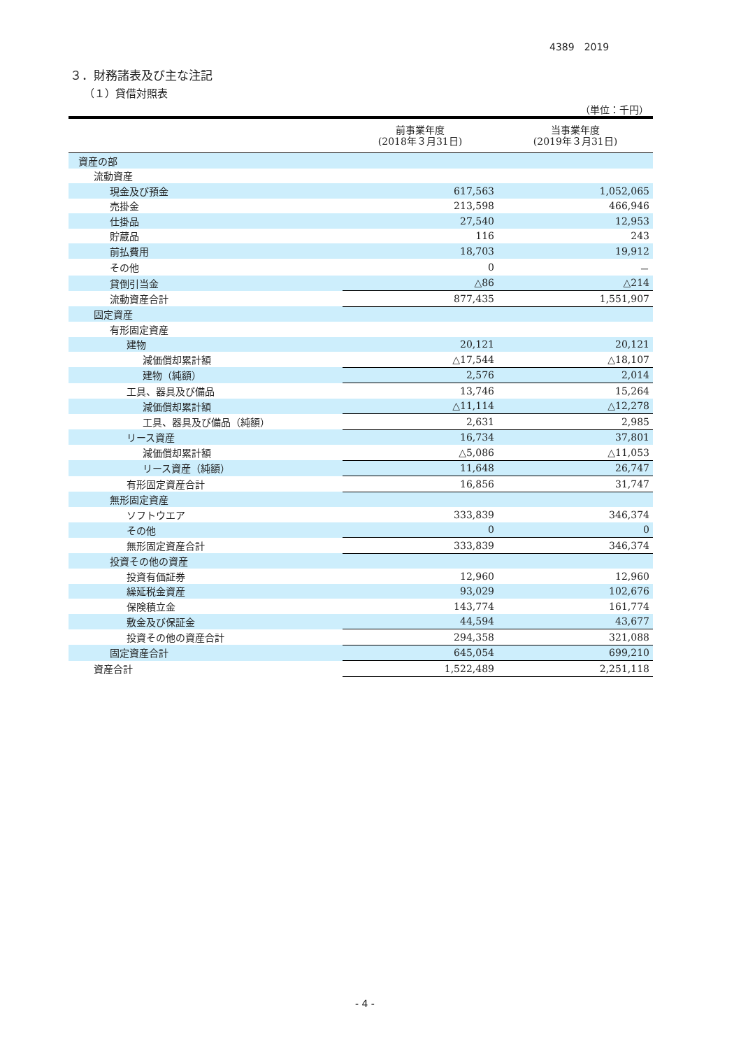4389　2019
３．財務諸表及び主な注記
（１）貸借対照表
（単位：千円）
| | 前事業年度 (2018年３月31日) | 当事業年度 (2019年３月31日) |
| --- | --- | --- |
| 資産の部 | | |
| 流動資産 | | |
| 現金及び預金 | 617,563 | 1,052,065 |
| 売掛金 | 213,598 | 466,946 |
| 仕掛品 | 27,540 | 12,953 |
| 貯蔵品 | 116 | 243 |
| 前払費用 | 18,703 | 19,912 |
| その他 | 0 | － |
| 貸倒引当金 | △86 | △214 |
| 流動資産合計 | 877,435 | 1,551,907 |
| 固定資産 | | |
| 有形固定資産 | | |
| 建物 | 20,121 | 20,121 |
| 減価償却累計額 | △17,544 | △18,107 |
| 建物（純額） | 2,576 | 2,014 |
| 工具、器具及び備品 | 13,746 | 15,264 |
| 減価償却累計額 | △11,114 | △12,278 |
| 工具、器具及び備品（純額） | 2,631 | 2,985 |
| リース資産 | 16,734 | 37,801 |
| 減価償却累計額 | △5,086 | △11,053 |
| リース資産（純額） | 11,648 | 26,747 |
| 有形固定資産合計 | 16,856 | 31,747 |
| 無形固定資産 | | |
| ソフトウエア | 333,839 | 346,374 |
| その他 | 0 | 0 |
| 無形固定資産合計 | 333,839 | 346,374 |
| 投資その他の資産 | | |
| 投資有価証券 | 12,960 | 12,960 |
| 繰延税金資産 | 93,029 | 102,676 |
| 保険積立金 | 143,774 | 161,774 |
| 敷金及び保証金 | 44,594 | 43,677 |
| 投資その他の資産合計 | 294,358 | 321,088 |
| 固定資産合計 | 645,054 | 699,210 |
| 資産合計 | 1,522,489 | 2,251,118 |
- 4 -